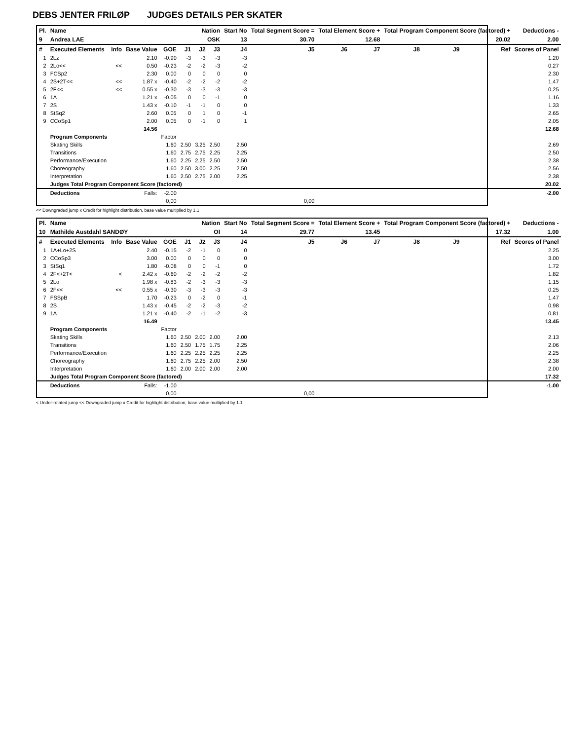DEBS JENTER FRILØP JUDGES DETAILS PER SKATER
| Pl. | Name | | | | Nation | | | Start No | Total Segment Score = | Total Element Score + | | Total Program Component Score (factored) + | | | Deductions - |
| --- | --- | --- | --- | --- | --- | --- | --- | --- | --- | --- | --- | --- | --- | --- | --- |
| 9 | Andrea LAE | | | | OSK | | | 13 | 30.70 | 12.68 | | 20.02 | | | 2.00 |
| # | Executed Elements | Info | Base Value | GOE | J1 | J2 | J3 | J4 | J5 | J6 | J7 | J8 | J9 | Ref | Scores of Panel |
| 1 | 2Lz | | 2.10 | -0.90 | -3 | -3 | -3 | -3 | | | | | | | 1.20 |
| 2 | 2Lo<< | << | 0.50 | -0.23 | -2 | -2 | -3 | -2 | | | | | | | 0.27 |
| 3 | FCSp2 | | 2.30 | 0.00 | 0 | 0 | 0 | 0 | | | | | | | 2.30 |
| 4 | 2S+2T<< | << | 1.87 x | -0.40 | -2 | -2 | -2 | -2 | | | | | | | 1.47 |
| 5 | 2F<< | << | 0.55 x | -0.30 | -3 | -3 | -3 | -3 | | | | | | | 0.25 |
| 6 | 1A | | 1.21 x | -0.05 | 0 | 0 | -1 | 0 | | | | | | | 1.16 |
| 7 | 2S | | 1.43 x | -0.10 | -1 | -1 | 0 | 0 | | | | | | | 1.33 |
| 8 | StSq2 | | 2.60 | 0.05 | 0 | 1 | 0 | -1 | | | | | | | 2.65 |
| 9 | CCoSp1 | | 2.00 | 0.05 | 0 | -1 | 0 | 1 | | | | | | | 2.05 |
| | | | 14.56 | | | | | | | | | | | | 12.68 |
| | Program Components | | | Factor | | | | | | | | | | | |
| | Skating Skills | | | 1.60 | 2.50 | 3.25 | 2.50 | 2.50 | | | | | | | 2.69 |
| | Transitions | | | 1.60 | 2.75 | 2.75 | 2.25 | 2.25 | | | | | | | 2.50 |
| | Performance/Execution | | | 1.60 | 2.25 | 2.25 | 2.50 | 2.50 | | | | | | | 2.38 |
| | Choreography | | | 1.60 | 2.50 | 3.00 | 2.25 | 2.50 | | | | | | | 2.56 |
| | Interpretation | | | 1.60 | 2.50 | 2.75 | 2.00 | 2.25 | | | | | | | 2.38 |
| | Judges Total Program Component Score (factored) | | | | | | | | | | | | | | 20.02 |
| | Deductions | | Falls: | -2.00 | | | | | | | | | | | -2.00 |
| | | | | 0,00 | | | | | 0,00 | | | | | | |
<< Downgraded jump x Credit for highlight distribution, base value multiplied by 1.1
| Pl. | Name | | | | Nation | | | Start No | Total Segment Score = | Total Element Score + | | Total Program Component Score (factored) + | | | Deductions - |
| --- | --- | --- | --- | --- | --- | --- | --- | --- | --- | --- | --- | --- | --- | --- | --- |
| 10 | Mathilde Austdahl SANDØY | | | | OI | | | 14 | 29.77 | 13.45 | | 17.32 | | | 1.00 |
| # | Executed Elements | Info | Base Value | GOE | J1 | J2 | J3 | J4 | J5 | J6 | J7 | J8 | J9 | Ref | Scores of Panel |
| 1 | 1A+Lo+2S | | 2.40 | -0.15 | -2 | -1 | 0 | 0 | | | | | | | 2.25 |
| 2 | CCoSp3 | | 3.00 | 0.00 | 0 | 0 | 0 | 0 | | | | | | | 3.00 |
| 3 | StSq1 | | 1.80 | -0.08 | 0 | 0 | -1 | 0 | | | | | | | 1.72 |
| 4 | 2F<+2T< | < | 2.42 x | -0.60 | -2 | -2 | -2 | -2 | | | | | | | 1.82 |
| 5 | 2Lo | | 1.98 x | -0.83 | -2 | -3 | -3 | -3 | | | | | | | 1.15 |
| 6 | 2F<< | << | 0.55 x | -0.30 | -3 | -3 | -3 | -3 | | | | | | | 0.25 |
| 7 | FSSpB | | 1.70 | -0.23 | 0 | -2 | 0 | -1 | | | | | | | 1.47 |
| 8 | 2S | | 1.43 x | -0.45 | -2 | -2 | -3 | -2 | | | | | | | 0.98 |
| 9 | 1A | | 1.21 x | -0.40 | -2 | -1 | -2 | -3 | | | | | | | 0.81 |
| | | | 16.49 | | | | | | | | | | | | 13.45 |
| | Program Components | | | Factor | | | | | | | | | | | |
| | Skating Skills | | | 1.60 | 2.50 | 2.00 | 2.00 | 2.00 | | | | | | | 2.13 |
| | Transitions | | | 1.60 | 2.50 | 1.75 | 1.75 | 2.25 | | | | | | | 2.06 |
| | Performance/Execution | | | 1.60 | 2.25 | 2.25 | 2.25 | 2.25 | | | | | | | 2.25 |
| | Choreography | | | 1.60 | 2.75 | 2.25 | 2.00 | 2.50 | | | | | | | 2.38 |
| | Interpretation | | | 1.60 | 2.00 | 2.00 | 2.00 | 2.00 | | | | | | | 2.00 |
| | Judges Total Program Component Score (factored) | | | | | | | | | | | | | | 17.32 |
| | Deductions | | Falls: | -1.00 | | | | | | | | | | | -1.00 |
| | | | | 0,00 | | | | | 0,00 | | | | | | |
< Under-rotated jump << Downgraded jump x Credit for highlight distribution, base value multiplied by 1.1